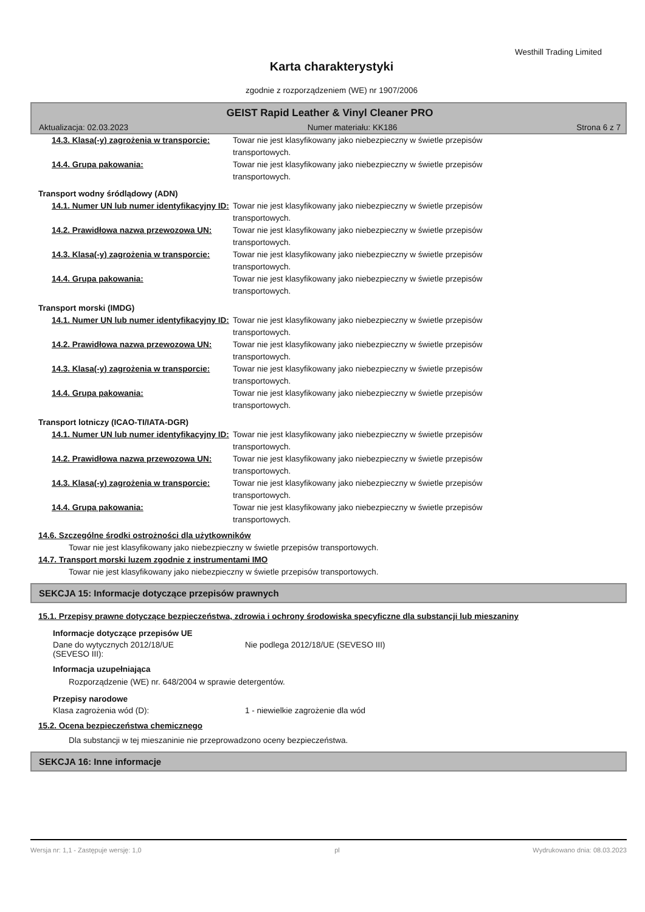Westhill Trading Limited
Karta charakterystyki
zgodnie z rozporządzeniem (WE) nr 1907/2006
GEIST Rapid Leather & Vinyl Cleaner PRO
Aktualizacja: 02.03.2023 Numer materiału: KK186 Strona 6 z 7
14.3. Klasa(-y) zagrożenia w transporcie:
Towar nie jest klasyfikowany jako niebezpieczny w świetle przepisów transportowych.
14.4. Grupa pakowania: Towar nie jest klasyfikowany jako niebezpieczny w świetle przepisów transportowych.
Transport wodny śródlądowy (ADN)
14.1. Numer UN lub numer identyfikacyjny ID:
Towar nie jest klasyfikowany jako niebezpieczny w świetle przepisów transportowych.
14.2. Prawidłowa nazwa przewozowa UN: Towar nie jest klasyfikowany jako niebezpieczny w świetle przepisów transportowych.
14.3. Klasa(-y) zagrożenia w transporcie:
Towar nie jest klasyfikowany jako niebezpieczny w świetle przepisów transportowych.
14.4. Grupa pakowania: Towar nie jest klasyfikowany jako niebezpieczny w świetle przepisów transportowych.
Transport morski (IMDG)
14.1. Numer UN lub numer identyfikacyjny ID:
Towar nie jest klasyfikowany jako niebezpieczny w świetle przepisów transportowych.
14.2. Prawidłowa nazwa przewozowa UN: Towar nie jest klasyfikowany jako niebezpieczny w świetle przepisów transportowych.
14.3. Klasa(-y) zagrożenia w transporcie:
Towar nie jest klasyfikowany jako niebezpieczny w świetle przepisów transportowych.
14.4. Grupa pakowania: Towar nie jest klasyfikowany jako niebezpieczny w świetle przepisów transportowych.
Transport lotniczy (ICAO-TI/IATA-DGR)
14.1. Numer UN lub numer identyfikacyjny ID:
Towar nie jest klasyfikowany jako niebezpieczny w świetle przepisów transportowych.
14.2. Prawidłowa nazwa przewozowa UN: Towar nie jest klasyfikowany jako niebezpieczny w świetle przepisów transportowych.
14.3. Klasa(-y) zagrożenia w transporcie:
Towar nie jest klasyfikowany jako niebezpieczny w świetle przepisów transportowych.
14.4. Grupa pakowania: Towar nie jest klasyfikowany jako niebezpieczny w świetle przepisów transportowych.
14.6. Szczególne środki ostrożności dla użytkowników
Towar nie jest klasyfikowany jako niebezpieczny w świetle przepisów transportowych.
14.7. Transport morski luzem zgodnie z instrumentami IMO
Towar nie jest klasyfikowany jako niebezpieczny w świetle przepisów transportowych.
SEKCJA 15: Informacje dotyczące przepisów prawnych
15.1. Przepisy prawne dotyczące bezpieczeństwa, zdrowia i ochrony środowiska specyficzne dla substancji lub mieszaniny
Informacje dotyczące przepisów UE
Dane do wytycznych 2012/18/UE
(SEVESO III):
Nie podlega 2012/18/UE (SEVESO III)
Informacja uzupełniająca
Rozporządzenie (WE) nr. 648/2004 w sprawie detergentów.
Przepisy narodowe
Klasa zagrożenia wód (D): 1 - niewielkie zagrożenie dla wód
15.2. Ocena bezpieczeństwa chemicznego
Dla substancji w tej mieszaninie nie przeprowadzono oceny bezpieczeństwa.
SEKCJA 16: Inne informacje
Wersja nr: 1,1 - Zastępuje wersję: 1,0 pl Wydrukowano dnia: 08.03.2023